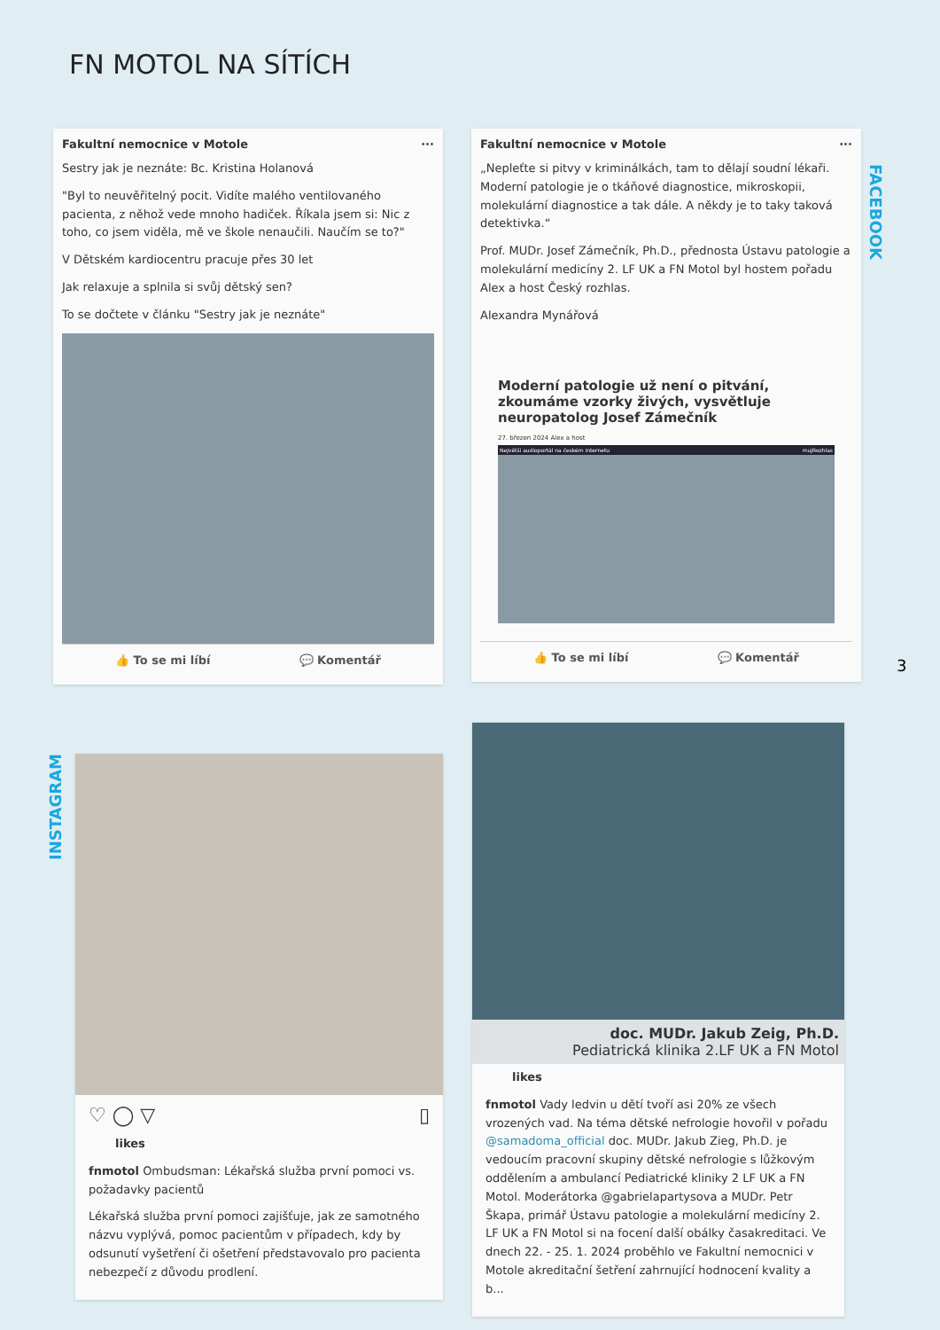FN MOTOL NA SÍTÍCH
Fakultní nemocnice v Motole ···
Sestry jak je neznáte: Bc. Kristina Holanová
"Byl to neuvěřitelný pocit. Vidíte malého ventilovaného pacienta, z něhož vede mnoho hadiček. Říkala jsem si: Nic z toho, co jsem viděla, mě ve škole nenaučili. Naučím se to?"
V Dětském kardiocentru pracuje přes 30 let
Jak relaxuje a splnila si svůj dětský sen?
To se dočtete v článku "Sestry jak je neznáte"
👍 To se mi líbí 💬 Komentář
Fakultní nemocnice v Motole ···
„Nepleťte si pitvy v kriminálkách, tam to dělají soudní lékaři. Moderní patologie je o tkáňové diagnostice, mikroskopii, molekulární diagnostice a tak dále. A někdy je to taky taková detektivka.“
Prof. MUDr. Josef Zámečník, Ph.D., přednosta Ústavu patologie a molekulární medicíny 2. LF UK a FN Motol byl hostem pořadu Alex a host Český rozhlas.
Alexandra Mynářová
Moderní patologie už není o pitvání, zkoumáme vzorky živých, vysvětluje neuropatolog Josef Zámečník
27. březen 2024 Alex a host
Největší audioportál na českém internetu mujRozhlas
👍 To se mi líbí 💬 Komentář
FACEBOOK
3
INSTAGRAM
♡ ◯ ▽ ▯
likes
fnmotol Ombudsman: Lékařská služba první pomoci vs. požadavky pacientů
Lékařská služba první pomoci zajišťuje, jak ze samotného názvu vyplývá, pomoc pacientům v případech, kdy by odsunutí vyšetření či ošetření představovalo pro pacienta nebezpečí z důvodu prodlení.
doc. MUDr. Jakub Zeig, Ph.D.
Pediatrická klinika 2.LF UK a FN Motol
likes
fnmotol Vady ledvin u dětí tvoří asi 20% ze všech vrozených vad. Na téma dětské nefrologie hovořil v pořadu @samadoma_official doc. MUDr. Jakub Zieg, Ph.D. je vedoucím pracovní skupiny dětské nefrologie s lůžkovým oddělením a ambulancí Pediatrické kliniky 2 LF UK a FN Motol. Moderátorka @gabrielapartysova a MUDr. Petr Škapa, primář Ústavu patologie a molekulární medicíny 2. LF UK a FN Motol si na focení další obálky časakreditaci. Ve dnech 22. - 25. 1. 2024 proběhlo ve Fakultní nemocnici v Motole akreditační šetření zahrnující hodnocení kvality a b...